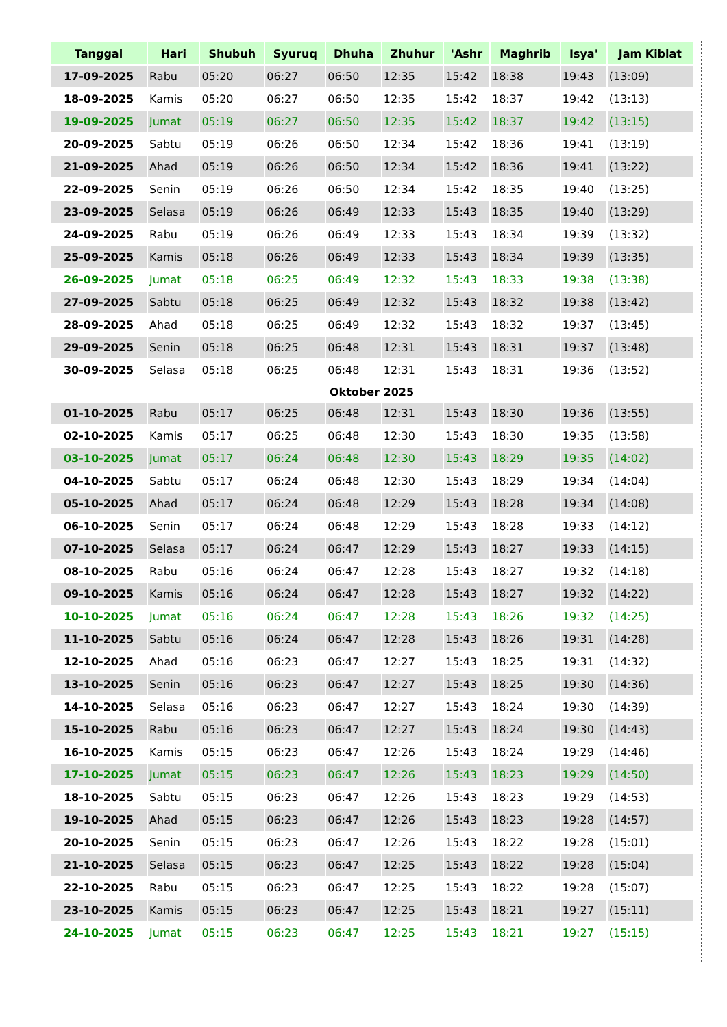| Tanggal | Hari | Shubuh | Syuruq | Dhuha | Zhuhur | 'Ashr | Maghrib | Isya' | Jam Kiblat |
| --- | --- | --- | --- | --- | --- | --- | --- | --- | --- |
| 17-09-2025 | Rabu | 05:20 | 06:27 | 06:50 | 12:35 | 15:42 | 18:38 | 19:43 | (13:09) |
| 18-09-2025 | Kamis | 05:20 | 06:27 | 06:50 | 12:35 | 15:42 | 18:37 | 19:42 | (13:13) |
| 19-09-2025 | Jumat | 05:19 | 06:27 | 06:50 | 12:35 | 15:42 | 18:37 | 19:42 | (13:15) |
| 20-09-2025 | Sabtu | 05:19 | 06:26 | 06:50 | 12:34 | 15:42 | 18:36 | 19:41 | (13:19) |
| 21-09-2025 | Ahad | 05:19 | 06:26 | 06:50 | 12:34 | 15:42 | 18:36 | 19:41 | (13:22) |
| 22-09-2025 | Senin | 05:19 | 06:26 | 06:50 | 12:34 | 15:42 | 18:35 | 19:40 | (13:25) |
| 23-09-2025 | Selasa | 05:19 | 06:26 | 06:49 | 12:33 | 15:43 | 18:35 | 19:40 | (13:29) |
| 24-09-2025 | Rabu | 05:19 | 06:26 | 06:49 | 12:33 | 15:43 | 18:34 | 19:39 | (13:32) |
| 25-09-2025 | Kamis | 05:18 | 06:26 | 06:49 | 12:33 | 15:43 | 18:34 | 19:39 | (13:35) |
| 26-09-2025 | Jumat | 05:18 | 06:25 | 06:49 | 12:32 | 15:43 | 18:33 | 19:38 | (13:38) |
| 27-09-2025 | Sabtu | 05:18 | 06:25 | 06:49 | 12:32 | 15:43 | 18:32 | 19:38 | (13:42) |
| 28-09-2025 | Ahad | 05:18 | 06:25 | 06:49 | 12:32 | 15:43 | 18:32 | 19:37 | (13:45) |
| 29-09-2025 | Senin | 05:18 | 06:25 | 06:48 | 12:31 | 15:43 | 18:31 | 19:37 | (13:48) |
| 30-09-2025 | Selasa | 05:18 | 06:25 | 06:48 | 12:31 | 15:43 | 18:31 | 19:36 | (13:52) |
| Oktober 2025 | | | | | | | | | |
| 01-10-2025 | Rabu | 05:17 | 06:25 | 06:48 | 12:31 | 15:43 | 18:30 | 19:36 | (13:55) |
| 02-10-2025 | Kamis | 05:17 | 06:25 | 06:48 | 12:30 | 15:43 | 18:30 | 19:35 | (13:58) |
| 03-10-2025 | Jumat | 05:17 | 06:24 | 06:48 | 12:30 | 15:43 | 18:29 | 19:35 | (14:02) |
| 04-10-2025 | Sabtu | 05:17 | 06:24 | 06:48 | 12:30 | 15:43 | 18:29 | 19:34 | (14:04) |
| 05-10-2025 | Ahad | 05:17 | 06:24 | 06:48 | 12:29 | 15:43 | 18:28 | 19:34 | (14:08) |
| 06-10-2025 | Senin | 05:17 | 06:24 | 06:48 | 12:29 | 15:43 | 18:28 | 19:33 | (14:12) |
| 07-10-2025 | Selasa | 05:17 | 06:24 | 06:47 | 12:29 | 15:43 | 18:27 | 19:33 | (14:15) |
| 08-10-2025 | Rabu | 05:16 | 06:24 | 06:47 | 12:28 | 15:43 | 18:27 | 19:32 | (14:18) |
| 09-10-2025 | Kamis | 05:16 | 06:24 | 06:47 | 12:28 | 15:43 | 18:27 | 19:32 | (14:22) |
| 10-10-2025 | Jumat | 05:16 | 06:24 | 06:47 | 12:28 | 15:43 | 18:26 | 19:32 | (14:25) |
| 11-10-2025 | Sabtu | 05:16 | 06:24 | 06:47 | 12:28 | 15:43 | 18:26 | 19:31 | (14:28) |
| 12-10-2025 | Ahad | 05:16 | 06:23 | 06:47 | 12:27 | 15:43 | 18:25 | 19:31 | (14:32) |
| 13-10-2025 | Senin | 05:16 | 06:23 | 06:47 | 12:27 | 15:43 | 18:25 | 19:30 | (14:36) |
| 14-10-2025 | Selasa | 05:16 | 06:23 | 06:47 | 12:27 | 15:43 | 18:24 | 19:30 | (14:39) |
| 15-10-2025 | Rabu | 05:16 | 06:23 | 06:47 | 12:27 | 15:43 | 18:24 | 19:30 | (14:43) |
| 16-10-2025 | Kamis | 05:15 | 06:23 | 06:47 | 12:26 | 15:43 | 18:24 | 19:29 | (14:46) |
| 17-10-2025 | Jumat | 05:15 | 06:23 | 06:47 | 12:26 | 15:43 | 18:23 | 19:29 | (14:50) |
| 18-10-2025 | Sabtu | 05:15 | 06:23 | 06:47 | 12:26 | 15:43 | 18:23 | 19:29 | (14:53) |
| 19-10-2025 | Ahad | 05:15 | 06:23 | 06:47 | 12:26 | 15:43 | 18:23 | 19:28 | (14:57) |
| 20-10-2025 | Senin | 05:15 | 06:23 | 06:47 | 12:26 | 15:43 | 18:22 | 19:28 | (15:01) |
| 21-10-2025 | Selasa | 05:15 | 06:23 | 06:47 | 12:25 | 15:43 | 18:22 | 19:28 | (15:04) |
| 22-10-2025 | Rabu | 05:15 | 06:23 | 06:47 | 12:25 | 15:43 | 18:22 | 19:28 | (15:07) |
| 23-10-2025 | Kamis | 05:15 | 06:23 | 06:47 | 12:25 | 15:43 | 18:21 | 19:27 | (15:11) |
| 24-10-2025 | Jumat | 05:15 | 06:23 | 06:47 | 12:25 | 15:43 | 18:21 | 19:27 | (15:15) |